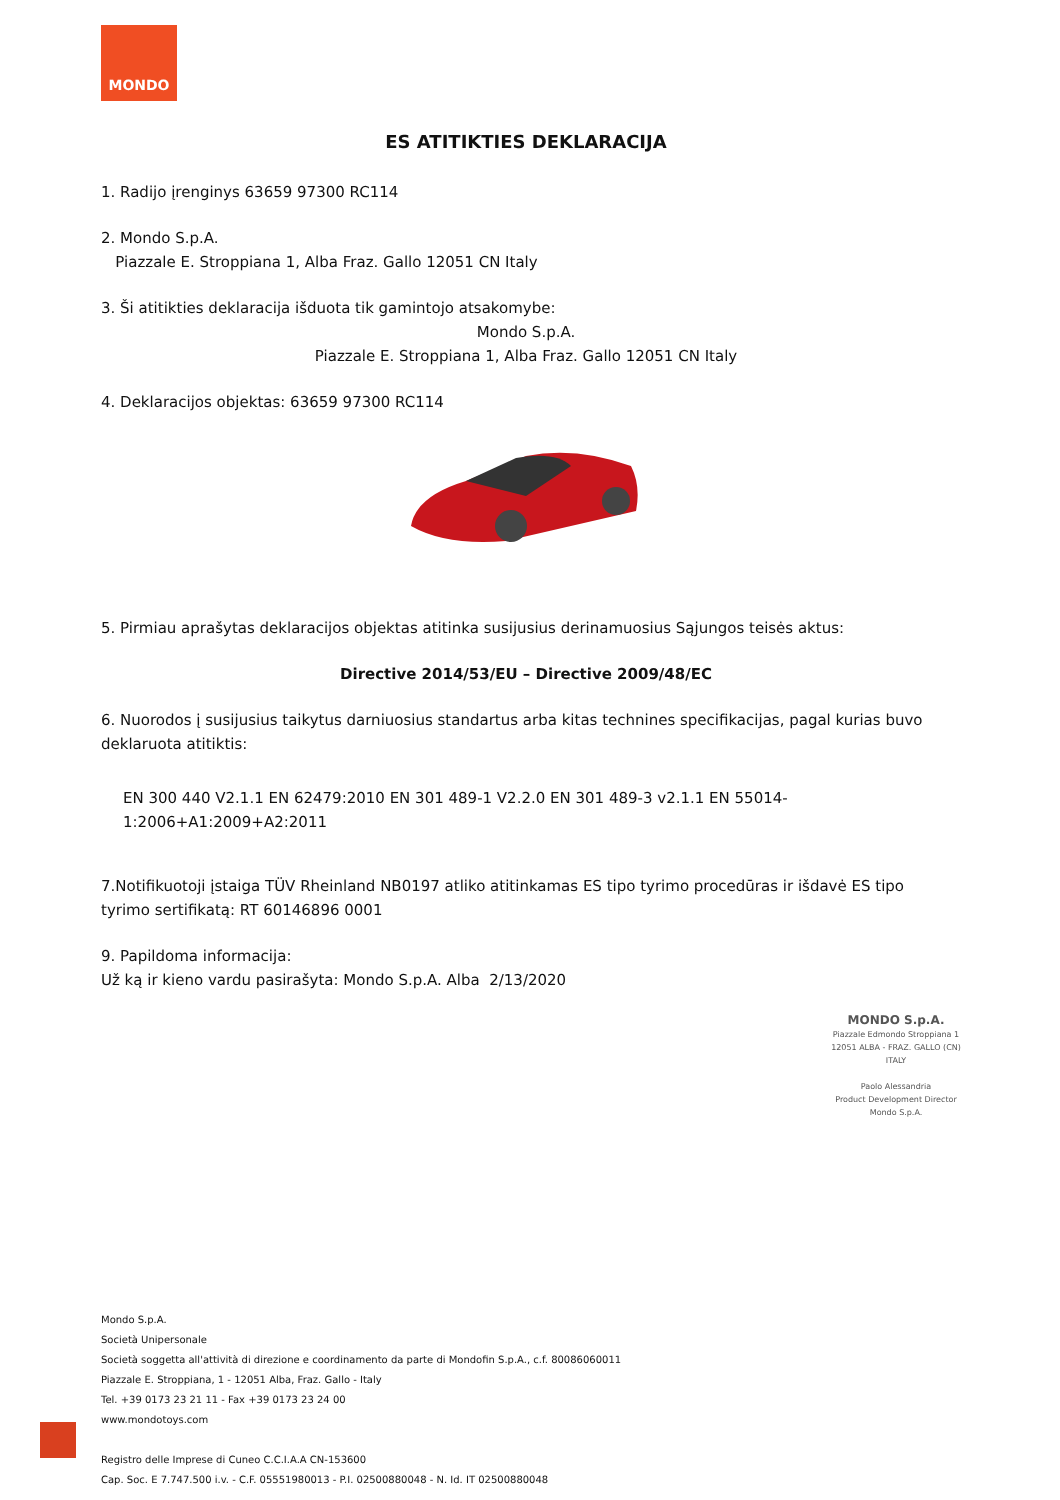MONDO
ES ATITIKTIES DEKLARACIJA
1. Radijo įrenginys 63659 97300 RC114
2. Mondo S.p.A.
Piazzale E. Stroppiana 1, Alba Fraz. Gallo 12051 CN Italy
3. Ši atitikties deklaracija išduota tik gamintojo atsakomybe:
Mondo S.p.A.
Piazzale E. Stroppiana 1, Alba Fraz. Gallo 12051 CN Italy
4. Deklaracijos objektas: 63659 97300 RC114
5. Pirmiau aprašytas deklaracijos objektas atitinka susijusius derinamuosius Sąjungos teisės aktus:
Directive 2014/53/EU – Directive 2009/48/EC
6. Nuorodos į susijusius taikytus darniuosius standartus arba kitas technines specifikacijas, pagal kurias buvo deklaruota atitiktis:
EN 300 440 V2.1.1 EN 62479:2010 EN 301 489-1 V2.2.0 EN 301 489-3 v2.1.1 EN 55014-1:2006+A1:2009+A2:2011
7.Notifikuotoji įstaiga TÜV Rheinland NB0197 atliko atitinkamas ES tipo tyrimo procedūras ir išdavė ES tipo tyrimo sertifikatą: RT 60146896 0001
9. Papildoma informacija:
Už ką ir kieno vardu pasirašyta: Mondo S.p.A. Alba 2/13/2020
MONDO S.p.A.
Piazzale Edmondo Stroppiana 1
12051 ALBA - FRAZ. GALLO (CN) ITALY
Paolo Alessandria
Product Development Director
Mondo S.p.A.
Mondo S.p.A.
Società Unipersonale
Società soggetta all'attività di direzione e coordinamento da parte di Mondofin S.p.A., c.f. 80086060011
Piazzale E. Stroppiana, 1 - 12051 Alba, Fraz. Gallo - Italy
Tel. +39 0173 23 21 11 - Fax +39 0173 23 24 00
www.mondotoys.com
Registro delle Imprese di Cuneo C.C.I.A.A CN-153600
Cap. Soc. E 7.747.500 i.v. - C.F. 05551980013 - P.I. 02500880048 - N. Id. IT 02500880048